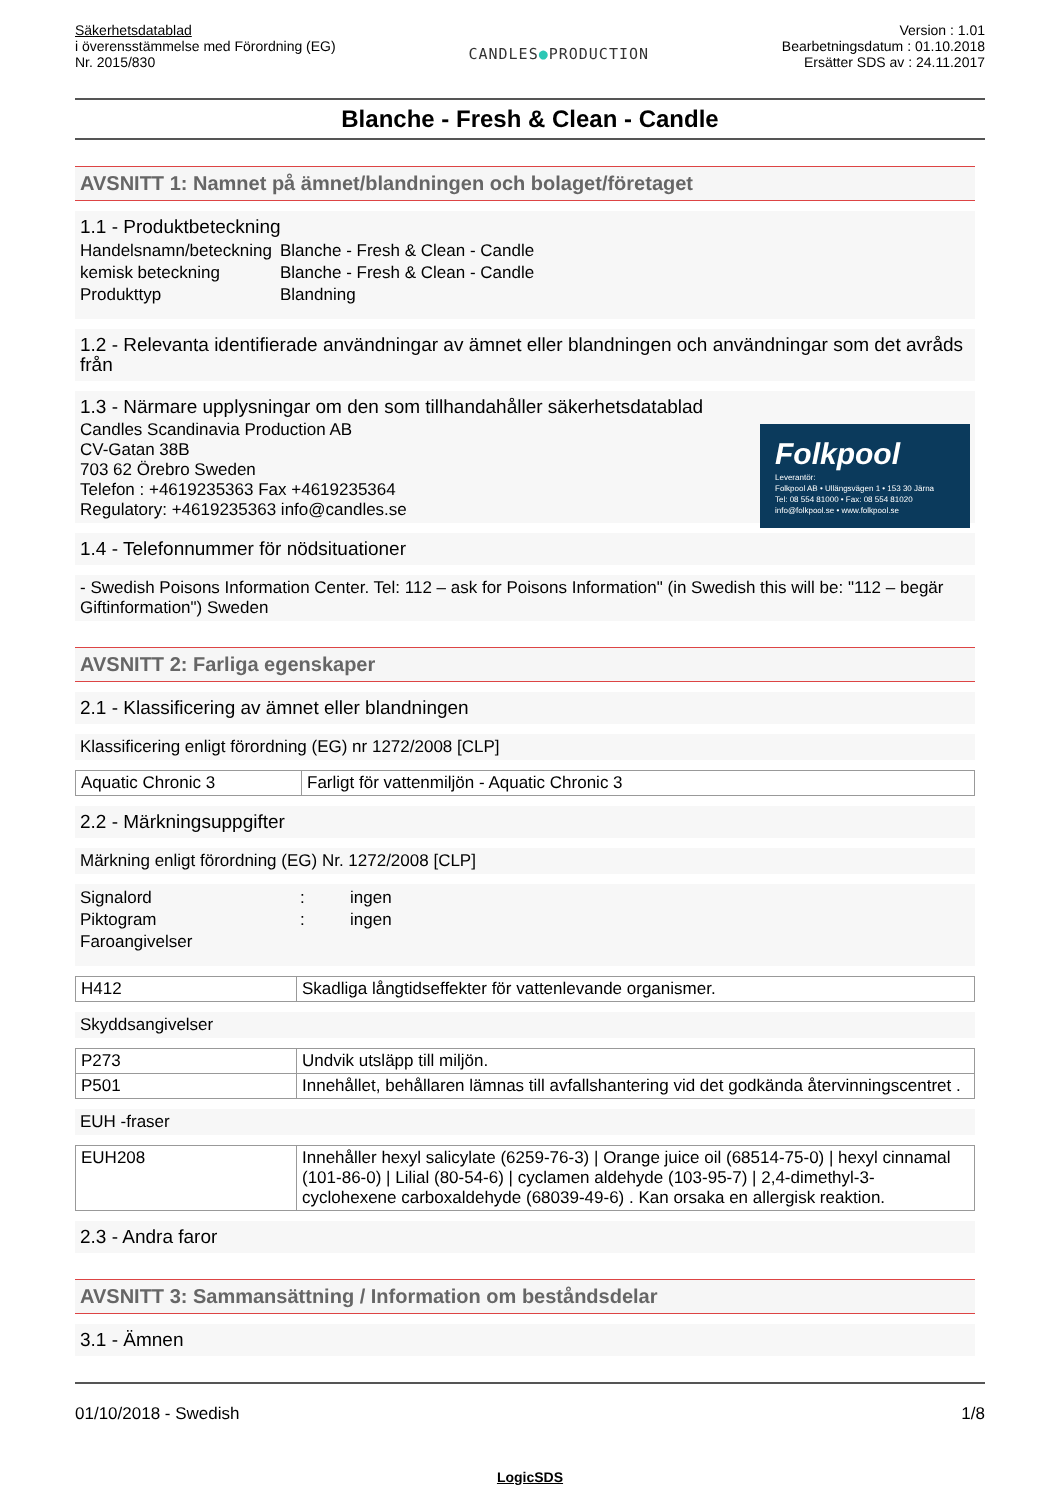Säkerhetsdatablad
i överensstämmelse med Förordning (EG)
Nr. 2015/830
CANDLES●PRODUCTION
Version : 1.01
Bearbetningsdatum : 01.10.2018
Ersätter SDS av : 24.11.2017
Blanche - Fresh & Clean - Candle
AVSNITT 1: Namnet på ämnet/blandningen och bolaget/företaget
1.1 - Produktbeteckning
| Handelsnamn/beteckning | Blanche - Fresh & Clean - Candle |
| kemisk beteckning | Blanche - Fresh & Clean - Candle |
| Produkttyp | Blandning |
1.2 - Relevanta identifierade användningar av ämnet eller blandningen och användningar som det avråds från
Folkpool
Leverantör:
Folkpool AB • Ullängsvägen 1 • 153 30 Järna
Tel: 08 554 81000 • Fax: 08 554 81020
info@folkpool.se • www.folkpool.se
1.3 - Närmare upplysningar om den som tillhandahåller säkerhetsdatablad
Candles Scandinavia Production AB
CV-Gatan 38B
703 62 Örebro Sweden
Telefon : +4619235363 Fax +4619235364
Regulatory: +4619235363 info@candles.se
1.4 - Telefonnummer för nödsituationer
- Swedish Poisons Information Center. Tel: 112 – ask for Poisons Information" (in Swedish this will be: "112 – begär Giftinformation") Sweden
AVSNITT 2: Farliga egenskaper
2.1 - Klassificering av ämnet eller blandningen
Klassificering enligt förordning (EG) nr 1272/2008 [CLP]
| Aquatic Chronic 3 | Farligt för vattenmiljön - Aquatic Chronic 3 |
2.2 - Märkningsuppgifter
Märkning enligt förordning (EG) Nr. 1272/2008 [CLP]
| Signalord | : | ingen |
| Piktogram | : | ingen |
| Faroangivelser | | |
| H412 | Skadliga långtidseffekter för vattenlevande organismer. |
Skyddsangivelser
| P273 | Undvik utsläpp till miljön. |
| P501 | Innehållet, behållaren lämnas till avfallshantering vid det godkända återvinningscentret . |
EUH -fraser
| EUH208 | Innehåller hexyl salicylate (6259-76-3) / Orange juice oil (68514-75-0) / hexyl cinnamal (101-86-0) / Lilial (80-54-6) / cyclamen aldehyde (103-95-7) / 2,4-dimethyl-3-cyclohexene carboxaldehyde (68039-49-6) . Kan orsaka en allergisk reaktion. |
2.3 - Andra faror
AVSNITT 3: Sammansättning / Information om beståndsdelar
3.1 - Ämnen
01/10/2018 - Swedish 1/8
LogicSDS